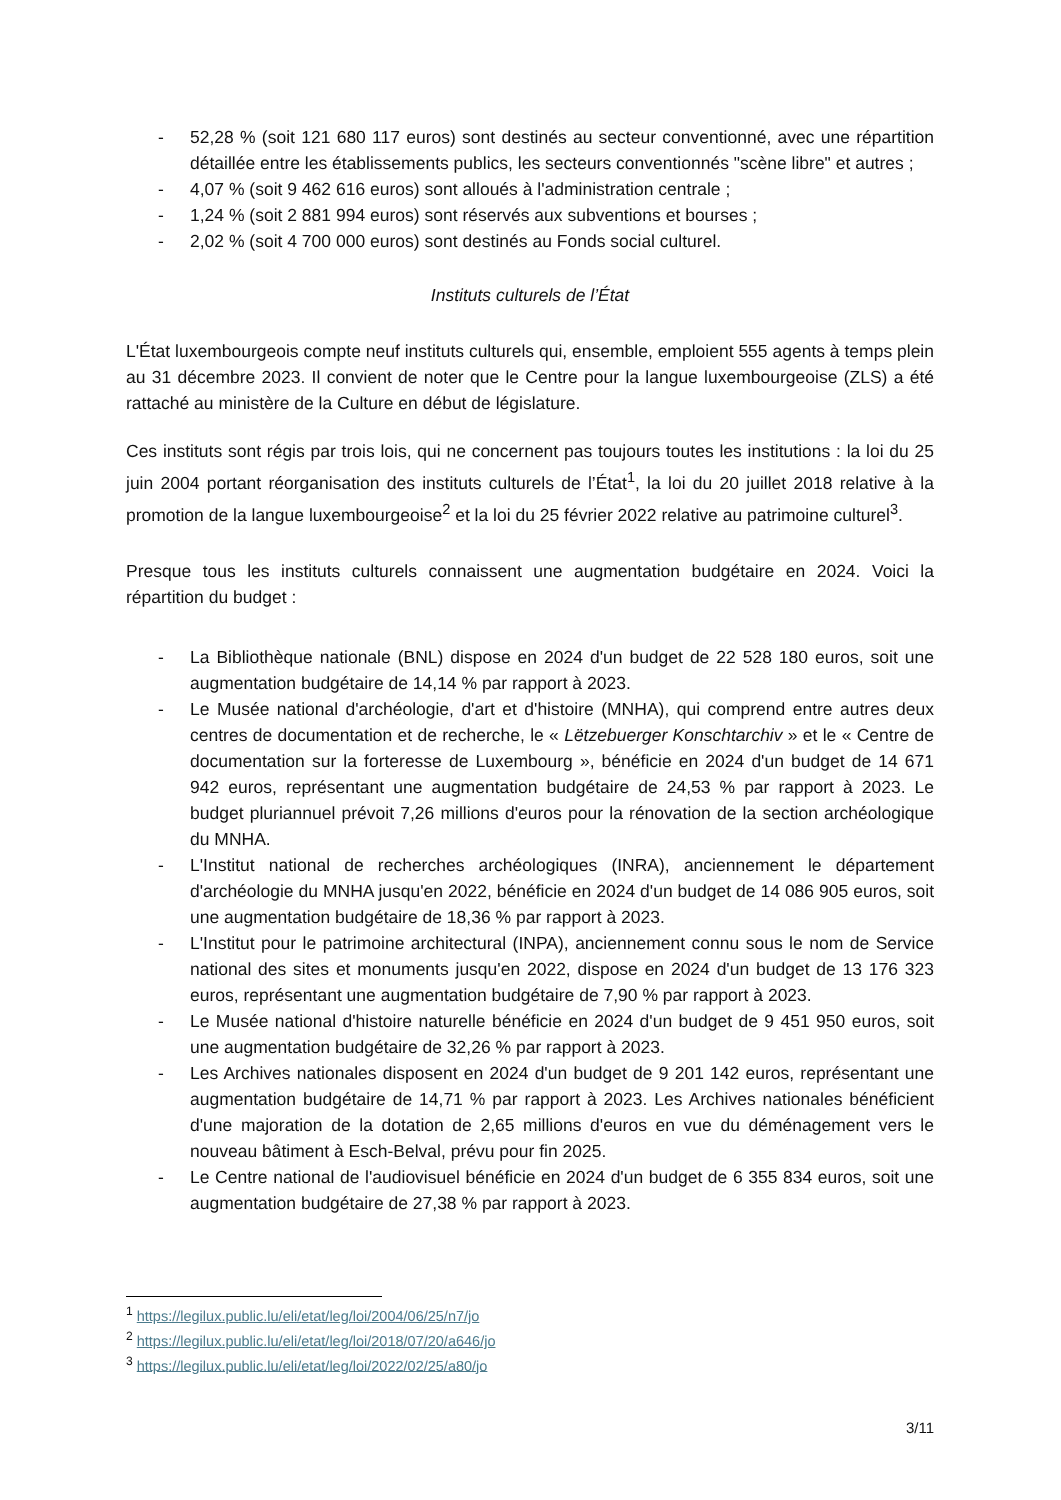- 52,28 % (soit 121 680 117 euros) sont destinés au secteur conventionné, avec une répartition détaillée entre les établissements publics, les secteurs conventionnés "scène libre" et autres ;
- 4,07 % (soit 9 462 616 euros) sont alloués à l'administration centrale ;
- 1,24 % (soit 2 881 994 euros) sont réservés aux subventions et bourses ;
- 2,02 % (soit 4 700 000 euros) sont destinés au Fonds social culturel.
Instituts culturels de l’État
L'État luxembourgeois compte neuf instituts culturels qui, ensemble, emploient 555 agents à temps plein au 31 décembre 2023. Il convient de noter que le Centre pour la langue luxembourgeoise (ZLS) a été rattaché au ministère de la Culture en début de législature.
Ces instituts sont régis par trois lois, qui ne concernent pas toujours toutes les institutions : la loi du 25 juin 2004 portant réorganisation des instituts culturels de l’État<sup>1</sup>, la loi du 20 juillet 2018 relative à la promotion de la langue luxembourgeoise<sup>2</sup> et la loi du 25 février 2022 relative au patrimoine culturel<sup>3</sup>.
Presque tous les instituts culturels connaissent une augmentation budgétaire en 2024. Voici la répartition du budget :
- La Bibliothèque nationale (BNL) dispose en 2024 d'un budget de 22 528 180 euros, soit une augmentation budgétaire de 14,14 % par rapport à 2023.
- Le Musée national d'archéologie, d'art et d'histoire (MNHA), qui comprend entre autres deux centres de documentation et de recherche, le « Lëtzebuerger Konschtarchiv » et le « Centre de documentation sur la forteresse de Luxembourg », bénéficie en 2024 d'un budget de 14 671 942 euros, représentant une augmentation budgétaire de 24,53 % par rapport à 2023. Le budget pluriannuel prévoit 7,26 millions d'euros pour la rénovation de la section archéologique du MNHA.
- L'Institut national de recherches archéologiques (INRA), anciennement le département d'archéologie du MNHA jusqu'en 2022, bénéficie en 2024 d'un budget de 14 086 905 euros, soit une augmentation budgétaire de 18,36 % par rapport à 2023.
- L'Institut pour le patrimoine architectural (INPA), anciennement connu sous le nom de Service national des sites et monuments jusqu'en 2022, dispose en 2024 d'un budget de 13 176 323 euros, représentant une augmentation budgétaire de 7,90 % par rapport à 2023.
- Le Musée national d'histoire naturelle bénéficie en 2024 d'un budget de 9 451 950 euros, soit une augmentation budgétaire de 32,26 % par rapport à 2023.
- Les Archives nationales disposent en 2024 d'un budget de 9 201 142 euros, représentant une augmentation budgétaire de 14,71 % par rapport à 2023. Les Archives nationales bénéficient d'une majoration de la dotation de 2,65 millions d'euros en vue du déménagement vers le nouveau bâtiment à Esch-Belval, prévu pour fin 2025.
- Le Centre national de l'audiovisuel bénéficie en 2024 d'un budget de 6 355 834 euros, soit une augmentation budgétaire de 27,38 % par rapport à 2023.
<sup>1</sup> https://legilux.public.lu/eli/etat/leg/loi/2004/06/25/n7/jo
<sup>2</sup> https://legilux.public.lu/eli/etat/leg/loi/2018/07/20/a646/jo
<sup>3</sup> https://legilux.public.lu/eli/etat/leg/loi/2022/02/25/a80/jo
3/11